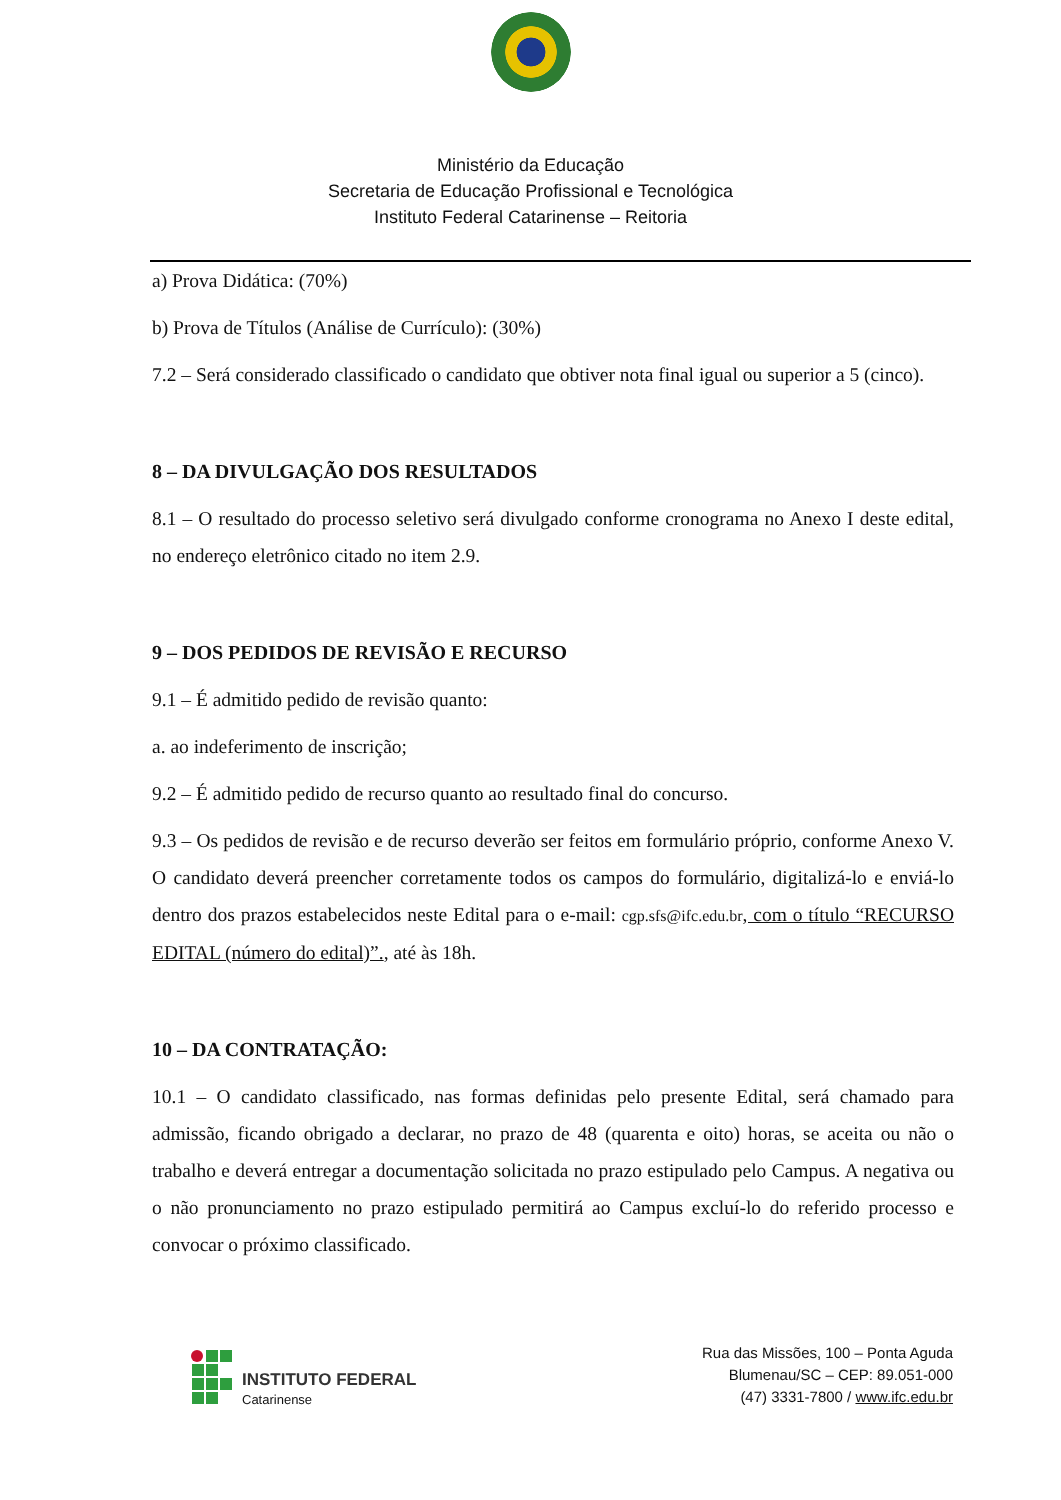Ministério da Educação
Secretaria de Educação Profissional e Tecnológica
Instituto Federal Catarinense – Reitoria
a) Prova Didática: (70%)
b) Prova de Títulos (Análise de Currículo): (30%)
7.2 – Será considerado classificado o candidato que obtiver nota final igual ou superior a 5 (cinco).
8 – DA DIVULGAÇÃO DOS RESULTADOS
8.1 – O resultado do processo seletivo será divulgado conforme cronograma no Anexo I deste edital, no endereço eletrônico citado no item 2.9.
9 – DOS PEDIDOS DE REVISÃO E RECURSO
9.1 – É admitido pedido de revisão quanto:
a. ao indeferimento de inscrição;
9.2 – É admitido pedido de recurso quanto ao resultado final do concurso.
9.3 – Os pedidos de revisão e de recurso deverão ser feitos em formulário próprio, conforme Anexo V. O candidato deverá preencher corretamente todos os campos do formulário, digitalizá-lo e enviá-lo dentro dos prazos estabelecidos neste Edital para o e-mail: cgp.sfs@ifc.edu.br, com o título “RECURSO EDITAL (número do edital)”., até às 18h.
10 – DA CONTRATAÇÃO:
10.1 – O candidato classificado, nas formas definidas pelo presente Edital, será chamado para admissão, ficando obrigado a declarar, no prazo de 48 (quarenta e oito) horas, se aceita ou não o trabalho e deverá entregar a documentação solicitada no prazo estipulado pelo Campus. A negativa ou o não pronunciamento no prazo estipulado permitirá ao Campus excluí-lo do referido processo e convocar o próximo classificado.
INSTITUTO FEDERAL
Catarinense
Rua das Missões, 100 – Ponta Aguda
Blumenau/SC – CEP: 89.051-000
(47) 3331-7800 / www.ifc.edu.br